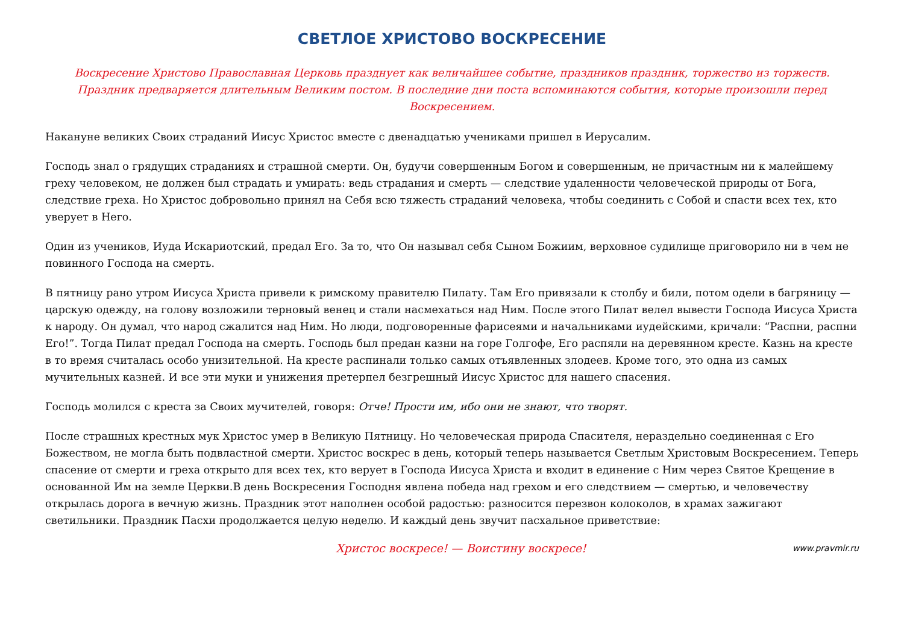СВЕТЛОЕ ХРИСТОВО ВОСКРЕСЕНИЕ
Воскресение Христово Православная Церковь празднует как величайшее событие, праздников праздник, торжество из торжеств. Праздник предваряется длительным Великим постом. В последние дни поста вспоминаются события, которые произошли перед Воскресением.
Накануне великих Своих страданий Иисус Христос вместе с двенадцатью учениками пришел в Иерусалим.
Господь знал о грядущих страданиях и страшной смерти. Он, будучи совершенным Богом и совершенным, не причастным ни к малейшему греху человеком, не должен был страдать и умирать: ведь страдания и смерть — следствие удаленности человеческой природы от Бога, следствие греха. Но Христос добровольно принял на Себя всю тяжесть страданий человека, чтобы соединить с Собой и спасти всех тех, кто уверует в Него.
Один из учеников, Иуда Искариотский, предал Его. За то, что Он называл себя Сыном Божиим, верховное судилище приговорило ни в чем не повинного Господа на смерть.
В пятницу рано утром Иисуса Христа привели к римскому правителю Пилату. Там Его привязали к столбу и били, потом одели в багряницу — царскую одежду, на голову возложили терновый венец и стали насмехаться над Ним. После этого Пилат велел вывести Господа Иисуса Христа к народу. Он думал, что народ сжалится над Ним. Но люди, подговоренные фарисеями и начальниками иудейскими, кричали: “Распни, распни Его!”. Тогда Пилат предал Господа на смерть. Господь был предан казни на горе Голгофе, Его распяли на деревянном кресте. Казнь на кресте в то время считалась особо унизительной. На кресте распинали только самых отъявленных злодеев. Кроме того, это одна из самых мучительных казней. И все эти муки и унижения претерпел безгрешный Иисус Христос для нашего спасения.
Господь молился с креста за Своих мучителей, говоря: Отче! Прости им, ибо они не знают, что творят.
После страшных крестных мук Христос умер в Великую Пятницу. Но человеческая природа Спасителя, нераздельно соединенная с Его Божеством, не могла быть подвластной смерти. Христос воскрес в день, который теперь называется Светлым Христовым Воскресением. Теперь спасение от смерти и греха открыто для всех тех, кто верует в Господа Иисуса Христа и входит в единение с Ним через Святое Крещение в основанной Им на земле Церкви.В день Воскресения Господня явлена победа над грехом и его следствием — смертью, и человечеству открылась дорога в вечную жизнь. Праздник этот наполнен особой радостью: разносится перезвон колоколов, в храмах зажигают светильники. Праздник Пасхи продолжается целую неделю. И каждый день звучит пасхальное приветствие:
Христос воскресе! — Воистину воскресе!
www.pravmir.ru